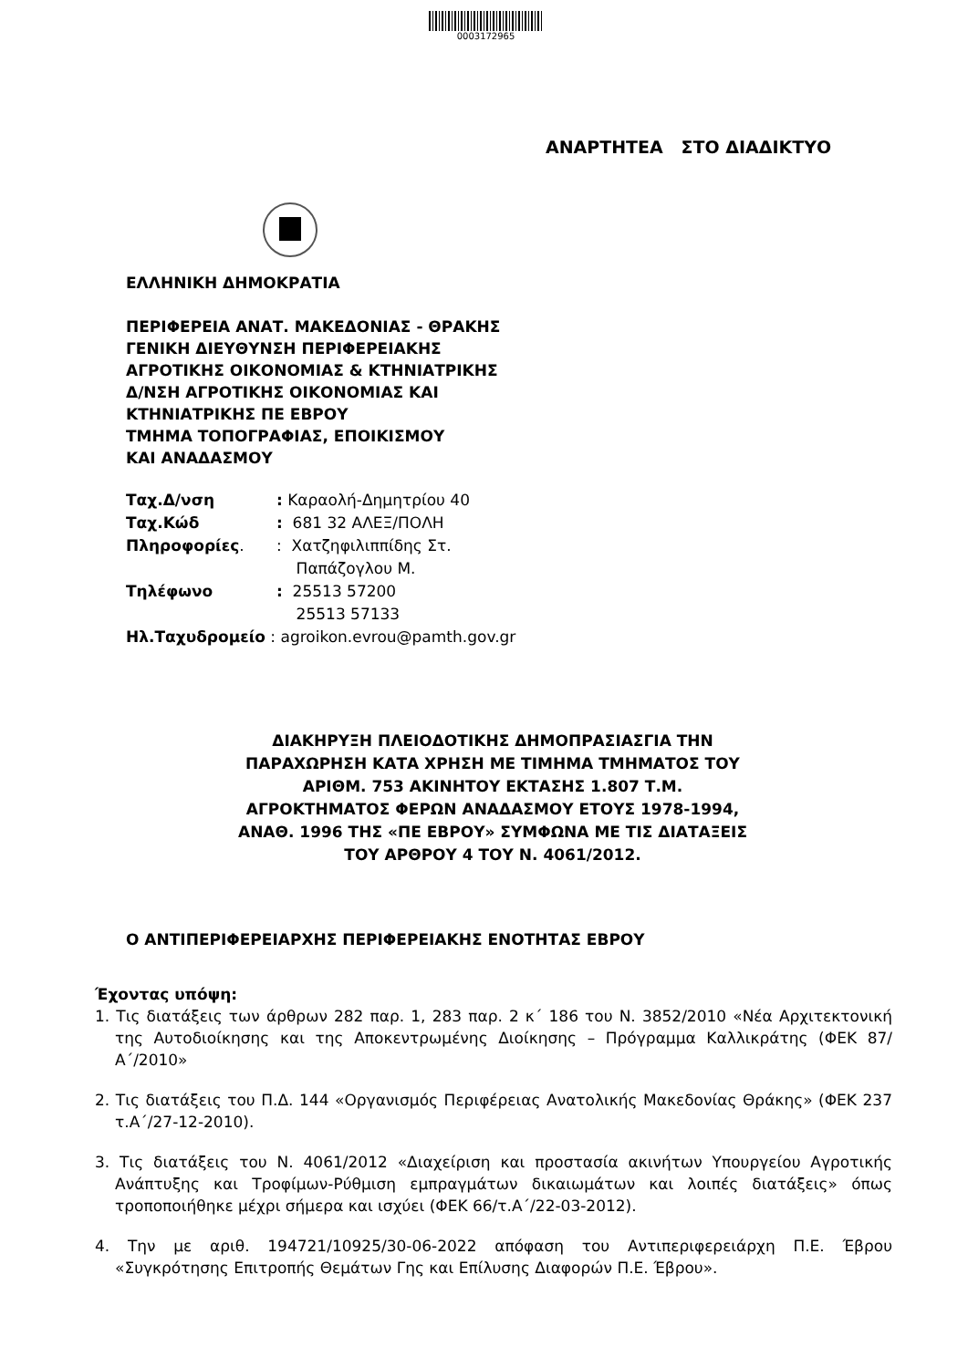0003172965
ΑΝΑΡΤΗΤΕΑ ΣΤΟ ΔΙΑΔΙΚΤΥΟ
ΕΛΛΗΝΙΚΗ ΔΗΜΟΚΡΑΤΙΑ
ΠΕΡΙΦΕΡΕΙΑ ΑΝΑΤ. ΜΑΚΕΔΟΝΙΑΣ - ΘΡΑΚΗΣ
ΓΕΝΙΚΗ ΔΙΕΥΘΥΝΣΗ ΠΕΡΙΦΕΡΕΙΑΚΗΣ
ΑΓΡΟΤΙΚΗΣ ΟΙΚΟΝΟΜΙΑΣ & ΚΤΗΝΙΑΤΡΙΚΗΣ
Δ/ΝΣΗ ΑΓΡΟΤΙΚΗΣ ΟΙΚΟΝΟΜΙΑΣ ΚΑΙ
ΚΤΗΝΙΑΤΡΙΚΗΣ ΠΕ ΕΒΡΟΥ
ΤΜΗΜΑ ΤΟΠΟΓΡΑΦΙΑΣ, ΕΠΟΙΚΙΣΜΟΥ
ΚΑΙ ΑΝΑΔΑΣΜΟΥ
| Ταχ.Δ/νση | : Καραολή-Δημητρίου 40 |
| Ταχ.Κώδ | : 681 32 ΑΛΕΞ/ΠΟΛΗ |
| Πληροφορίες . | : Χατζηφιλιππίδης Στ. Παπάζογλου Μ. |
| Τηλέφωνο | : 25513 57200 25513 57133 |
| Ηλ.Ταχυδρομείο : agroikon.evrou@pamth.gov.gr | |
ΔΙΑΚΗΡΥΞΗ ΠΛΕΙΟΔΟΤΙΚΗΣ ΔΗΜΟΠΡΑΣΙΑΣΓΙΑ ΤΗΝ ΠΑΡΑΧΩΡΗΣΗ ΚΑΤΑ ΧΡΗΣΗ ΜΕ ΤΙΜΗΜΑ ΤΜΗΜΑΤΟΣ ΤΟΥ ΑΡΙΘΜ. 753 ΑΚΙΝΗΤΟΥ ΕΚΤΑΣΗΣ 1.807 Τ.Μ. ΑΓΡΟΚΤΗΜΑΤΟΣ ΦΕΡΩΝ ΑΝΑΔΑΣΜΟΥ ΕΤΟΥΣ 1978-1994, ΑΝΑΘ. 1996 ΤΗΣ «ΠΕ ΕΒΡΟΥ» ΣΥΜΦΩΝΑ ΜΕ ΤΙΣ ΔΙΑΤΑΞΕΙΣ ΤΟΥ ΑΡΘΡΟΥ 4 ΤΟΥ Ν. 4061/2012.
Ο ΑΝΤΙΠΕΡΙΦΕΡΕΙΑΡΧΗΣ ΠΕΡΙΦΕΡΕΙΑΚΗΣ ΕΝΟΤΗΤΑΣ ΕΒΡΟΥ
Έχοντας υπόψη:
1. Τις διατάξεις των άρθρων 282 παρ. 1, 283 παρ. 2 κ΄ 186 του Ν. 3852/2010 «Νέα Αρχιτεκτονική της Αυτοδιοίκησης και της Αποκεντρωμένης Διοίκησης – Πρόγραμμα Καλλικράτης (ΦΕΚ 87/Α΄/2010»
2. Τις διατάξεις του Π.Δ. 144 «Οργανισμός Περιφέρειας Ανατολικής Μακεδονίας Θράκης» (ΦΕΚ 237 τ.Α΄/27-12-2010).
3. Τις διατάξεις του Ν. 4061/2012 «Διαχείριση και προστασία ακινήτων Υπουργείου Αγροτικής Ανάπτυξης και Τροφίμων-Ρύθμιση εμπραγμάτων δικαιωμάτων και λοιπές διατάξεις» όπως τροποποιήθηκε μέχρι σήμερα και ισχύει (ΦΕΚ 66/τ.Α΄/22-03-2012).
4. Την με αριθ. 194721/10925/30-06-2022 απόφαση του Αντιπεριφερειάρχη Π.Ε. Έβρου «Συγκρότησης Επιτροπής Θεμάτων Γης και Επίλυσης Διαφορών Π.Ε. Έβρου».